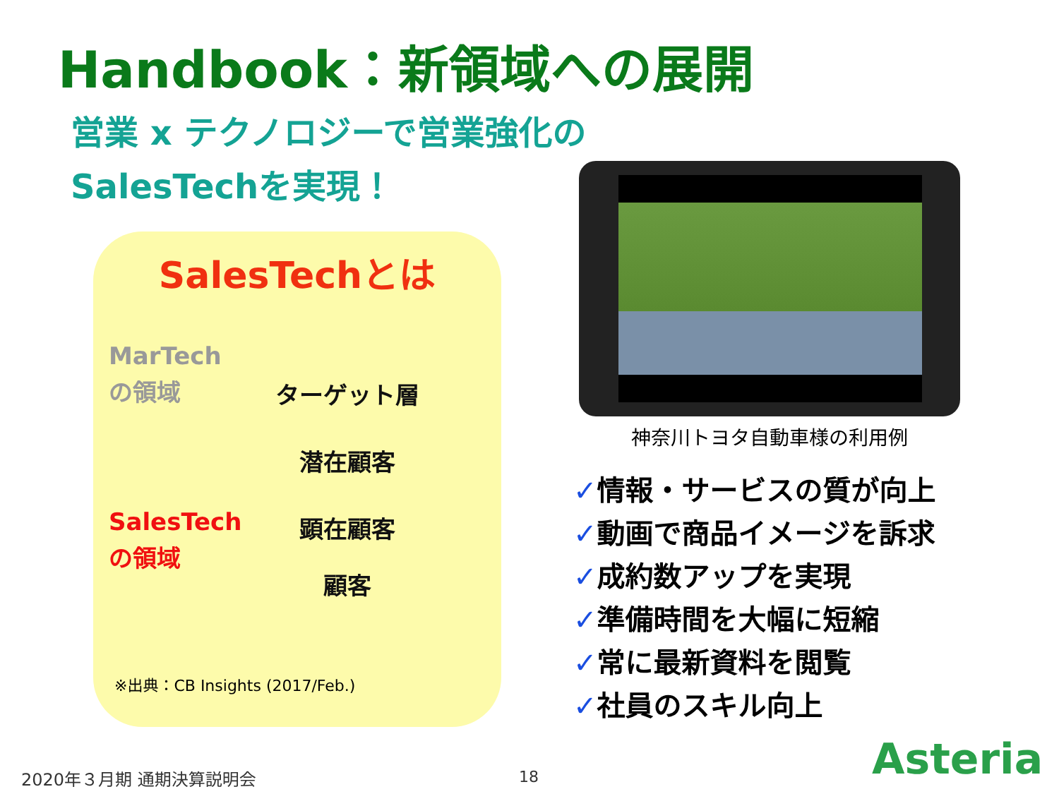Handbook：新領域への展開
営業 x テクノロジーで営業強化の
SalesTechを実現！
SalesTechとは
MarTech
の領域
SalesTech
の領域
ターゲット層
潜在顧客
顕在顧客
顧客
※出典：CB Insights (2017/Feb.)
神奈川トヨタ自動車様の利用例
✓情報・サービスの質が向上
✓動画で商品イメージを訴求
✓成約数アップを実現
✓準備時間を大幅に短縮
✓常に最新資料を閲覧
✓社員のスキル向上
2020年３月期 通期決算説明会 18 Asteria